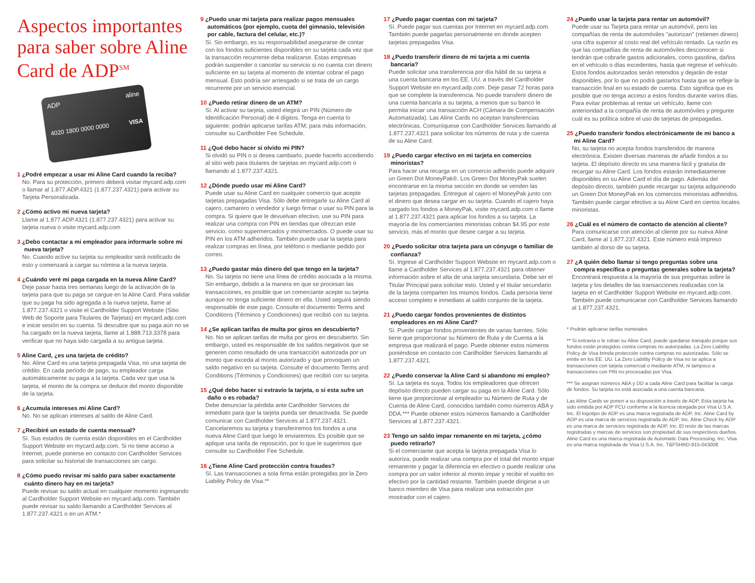Aspectos importantes para saber sobre Aline Card de ADP<sup>SM</sup>
ADP aline
4020 1800 0000 0000 VISA
1 ¿Podré empezar a usar mi Aline Card cuando la reciba?
No. Para su protección, primero deberá visitar mycard.adp.com o llamar al 1.877.ADP.4321 (1.877.237.4321) para activar su Tarjeta Personalizada.
2 ¿Cómo activo mi nueva tarjeta?
Llame al 1.877.ADP.4321 (1.877.237.4321) para activar su tarjeta nueva o visite mycard.adp.com
3 ¿Debo contactar a mi empleador para informarle sobre mi nueva tarjeta?
No. Cuando active su tarjeta su empleador será notificado de esto y comenzará a cargar su nómina a la nueva tarjeta.
4 ¿Cuándo veré mi paga cargada en la nueva Aline Card?
Deje pasar hasta tres semanas luego de la activación de la tarjeta para que su paga se cargue en la Aline Card. Para validar que su paga ha sido agregada a la nueva tarjeta, llame al 1.877.237.4321 o visite el Cardholder Support Website (Sitio Web de Soporte para Titulares de Tarjetas) en mycard.adp.com e inicie sesión en su cuenta. Si descubre que su paga aún no se ha cargado en la nueva tarjeta, llame al 1.888.713.3378 para verificar que no haya sido cargada a su antigua tarjeta.
5 Aline Card, ¿es una tarjeta de crédito?
No. Aline Card es una tarjeta prepagada Visa, no una tarjeta de crédito. En cada período de pago, su empleador carga automáticamente su paga a la tarjeta. Cada vez que usa la tarjeta, el monto de la compra se deduce del monto disponible de la tarjeta.
6 ¿Acumula intereses mi Aline Card?
No. No se aplican intereses al saldo de Aline Card.
7 ¿Recibiré un estado de cuenta mensual?
Sí. Sus estados de cuenta están disponibles en el Cardholder Support Website en mycard.adp.com. Si no tiene acceso a Internet, puede ponerse en contacto con Cardholder Services para solicitar su historial de transacciones sin cargo.
8 ¿Cómo puedo revisar mi saldo para saber exactamente cuánto dinero hay en mi tarjeta?
Puede revisar su saldo actual en cualquier momento ingresando al Cardholder Support Website en mycard.adp.com. También puede revisar su saldo llamando a Cardholder Services al 1.877.237.4321 o en un ATM.*
9 ¿Puedo usar mi tarjeta para realizar pagos mensuales automáticos (por ejemplo, cuota del gimnasio, televisión por cable, factura del celular, etc.)?
Sí. Sin embargo, es su responsabilidad asegurarse de contar con los fondos suficientes disponibles en su tarjeta cada vez que la transacción recurrente deba realizarse. Estas empresas podrán suspender o cancelar su servicio si no cuenta con dinero suficiente en su tarjeta al momento de intentar cobrar el pago mensual. Esto podría ser arriesgado si se trata de un cargo recurrente por un servicio esencial.
10 ¿Puedo retirar dinero de un ATM?
Sí. Al activar su tarjeta, usted elegirá un PIN (Número de Identificación Personal) de 4 dígitos. Tenga en cuenta lo siguiente: podrán aplicarse tarifas ATM; para más información, consulte su Cardholder Fee Schedule.
11 ¿Qué debo hacer si olvido mi PIN?
Si olvidó su PIN o si desea cambiarlo, puede hacerlo accediendo al sitio web para titulares de tarjetas en mycard.adp.com o llamando al 1.877.237.4321.
12 ¿Dónde puedo usar mi Aline Card?
Puede usar su Aline Card en cualquier comercio que acepte tarjetas prepagadas Visa. Sólo debe entregarle su Aline Card al cajero, camarero o vendedor y luego firmar o usar su PIN para la compra. Si quiere que le devuelvan efectivo, use su PIN para realizar una compra con PIN en tiendas que ofrezcan este servicio, como supermercados y minimercados. O puede usar su PIN en los ATM adheridos. También puede usar la tarjeta para realizar compras en línea, por teléfono o mediante pedido por correo.
13 ¿Puedo gastar más dinero del que tengo en la tarjeta?
No. Su tarjeta no tiene una línea de crédito asociada a la misma. Sin embargo, debido a la manera en que se procesan las transacciones, es posible que un comerciante acepte su tarjeta aunque no tenga suficiente dinero en ella. Usted seguirá siendo responsable de este pago. Consulte el documento Terms and Conditions (Términos y Condiciones) que recibió con su tarjeta.
14 ¿Se aplican tarifas de multa por giros en descubierto?
No. No se aplican tarifas de multa por giros en descubierto. Sin embargo, usted es responsable de los saldos negativos que se generen como resultado de una transacción autorizada por un monto que exceda al monto autorizado y que provoquen un saldo negativo en su tarjeta. Consulte el documento Terms and Conditions (Términos y Condiciones) que recibió con su tarjeta.
15 ¿Qué debo hacer si extravío la tarjeta, o si esta sufre un daño o es robada?
Debe denunciar la pérdida ante Cardholder Services de inmediato para que la tarjeta pueda ser desactivada. Se puede comunicar con Cardholder Services al 1.877.237.4321. Cancelaremos su tarjeta y transferiremos los fondos a una nueva Aline Card que luego le enviaremos. Es posible que se aplique una tarifa de reposición, por lo que le sugerimos que consulte su Cardholder Fee Schedule.
16 ¿Tiene Aline Card protección contra fraudes?
Sí. Las transacciones a sola firma están protegidas por la Zero Liability Policy de Visa.**
17 ¿Puedo pagar cuentas con mi tarjeta?
Sí. Puede pagar sus cuentas por Internet en mycard.adp.com. También puede pagarlas personalmente en donde acepten tarjetas prepagadas Visa.
18 ¿Puedo transferir dinero de mi tarjeta a mi cuenta bancaria?
Puede solicitar una transferencia por día hábil de su tarjeta a una cuenta bancaria en los EE. UU. a través del Cardholder Support Website en mycard.adp.com. Deje pasar 72 horas para que se complete la transferencia. No puede transferir dinero de una cuenta bancaria a su tarjeta, a menos que su banco le permita iniciar una transacción ACH (Cámara de Compensación Automatizada). Las Aline Cards no aceptan transferencias electrónicas. Comuníquese con Cardholder Services llamando al 1.877.237.4321 para solicitar los números de ruta y de cuenta de su Aline Card.
19 ¿Puedo cargar efectivo en mi tarjeta en comercios minoristas?
Para hacer una recarga en un comercio adherido puede adquirir un Green Dot MoneyPak®. Los Green Dot MoneyPak suelen encontrarse en la misma sección en donde se venden las tarjetas prepagadas. Entregue al cajero el MoneyPak junto con el dinero que desea cargar en su tarjeta. Cuando el cajero haya cargado los fondos a MoneyPak, visite mycard.adp.com o llame al 1.877.237.4321 para aplicar los fondos a su tarjeta. La mayoría de los comerciantes minoristas cobran $4.95 por este servicio, más el monto que desee cargar a su tarjeta.
20 ¿Puedo solicitar otra tarjeta para un cónyuge o familiar de confianza?
Sí. Ingrese al Cardholder Support Website en mycard.adp.com o llame a Cardholder Services al 1.877.237.4321 para obtener información sobre el alta de una tarjeta secundaria. Debe ser el Titular Principal para solicitar esto. Usted y el titular secundario de la tarjeta comparten los mismos fondos. Cada persona tiene acceso completo e inmediato al saldo conjunto de la tarjeta.
21 ¿Puedo cargar fondos provenientes de distintos empleadores en mi Aline Card?
Sí. Puede cargar fondos provenientes de varias fuentes. Sólo tiene que proporcionar su Número de Ruta y de Cuenta a la empresa que realizará el pago. Puede obtener estos números poniéndose en contacto con Cardholder Services llamando al 1.877.237.4321.
22 ¿Puedo conservar la Aline Card si abandono mi empleo?
Sí. La tarjeta es suya. Todos los empleadores que ofrecen depósito directo pueden cargar su paga en la Aline Card. Sólo tiene que proporcionar al empleador su Número de Ruta y de Cuenta de Aline Card, conocidos también como números ABA y DDA.*** Puede obtener estos números llamando a Cardholder Services al 1.877.237.4321.
23 Tengo un saldo impar remanente en mi tarjeta, ¿cómo puedo retirarlo?
Si el comerciante que acepta la tarjeta prepagada Visa lo autoriza, puede realizar una compra por el total del monto impar remanente y pagar la diferencia en efectivo o puede realizar una compra por un valor inferior al monto impar y recibir el vuelto en efectivo por la cantidad restante. También puede dirigirse a un banco miembro de Visa para realizar una extracción por mostrador con el cajero.
24 ¿Puedo usar la tarjeta para rentar un automóvil?
Puede usar su Tarjeta para rentar un automóvil, pero las compañías de renta de automóviles "autorizan" (retienen dinero) una cifra superior al costo real del vehículo rentado. La razón es que las compañías de renta de automóviles desconocen si tendrán que cobrarle gastos adicionales, como gasolina, daños en el vehículo o días excedentes, hasta que regrese el vehículo. Estos fondos autorizados serán retenidos y dejarán de estar disponibles, por lo que no podrá gastarlos hasta que se refleje la transacción final en su estado de cuenta. Esto significa que es posible que no tenga acceso a estos fondos durante varios días. Para evitar problemas al rentar un vehículo, llame con anterioridad a la compañía de renta de automóviles y pregunte cuál es su política sobre el uso de tarjetas de prepagadas.
25 ¿Puedo transferir fondos electrónicamente de mi banco a mi Aline Card?
No, su tarjeta no acepta fondos transferidos de manera electrónica. Existen diversas maneras de añadir fondos a su tarjeta. El depósito directo es una manera fácil y gratuita de recargar su Aline Card. Los fondos estarán inmediatamente disponibles en su Aline Card el día de pago. Además del depósito directo, también puede recargar su tarjeta adquiriendo un Green Dot MoneyPak en los comercios minoristas adheridos. También puede cargar efectivo a su Aline Card en ciertos locales minoristas.
26 ¿Cuál es el número de contacto de atención al cliente?
Para comunicarse con atención al cliente por su nueva Aline Card, llame al 1.877.237.4321. Este número está impreso también al dorso de su tarjeta.
27 ¿A quién debo llamar si tengo preguntas sobre una compra específica o preguntas generales sobre la tarjeta?
Encontrará respuesta a la mayoría de sus preguntas sobre la tarjeta y los detalles de las transacciones realizadas con la tarjeta en el Cardholder Support Website en mycard.adp.com. También puede comunicarse con Cardholder Services llamando al 1.877.237.4321.
* Podrán aplicarse tarifas nominales.
** Si extravía o le roban su Aline Card, puede quedarse tranquilo porque sus fondos están protegidos contra compras no autorizadas. La Zero Liability Policy de Visa brinda protección contra compras no autorizadas. Sólo se emite en los EE. UU. La Zero Liability Policy de Visa no se aplica a transacciones con tarjeta comercial o mediante ATM, ni tampoco a transacciones con PIN no procesadas por Visa.
*** Se asignan números ABA y DD a cada Aline Card para facilitar la carga de fondos. Su tarjeta no está asociada a una cuenta bancaria.
Las Aline Cards se ponen a su disposición a través de ADP. Esta tarjeta ha sido emitida por ADP FCU conforme a la licencia otorgada por Visa U.S.A. Inc. El logotipo de ADP es una marca registrada de ADP, Inc. Aline Card by ADP es una marca de servicios registrada de ADP, Inc. Aline Check by ADP es una marca de servicios registrada de ADP, Inc. El resto de las marcas registradas y marcas de servicios son propiedad de sus respectivos dueños. Aline Card es una marca registrada de Automatic Data Processing, Inc. Visa es una marca registrada de Visa U.S.A. Inc. T&FSHRD-915-043008